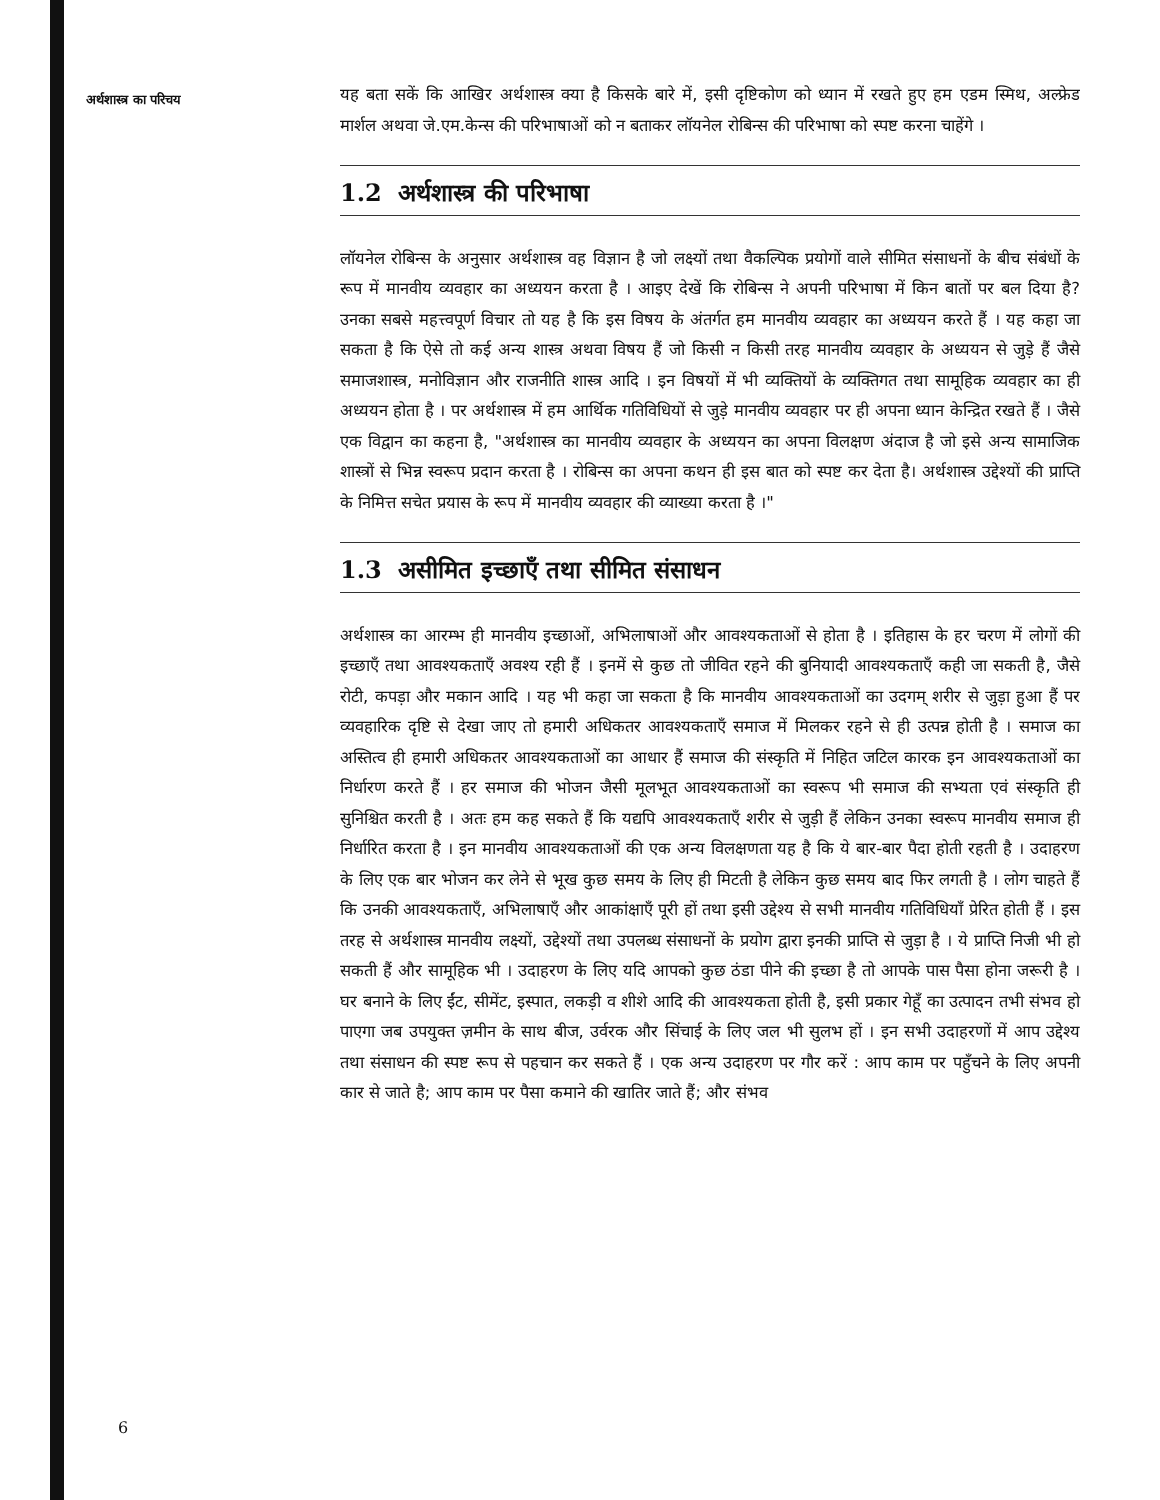अर्थशास्त्र का परिचय
यह बता सकें कि आखिर अर्थशास्त्र क्या है किसके बारे में, इसी दृष्टिकोण को ध्यान में रखते हुए हम एडम स्मिथ, अल्फ्रेड मार्शल अथवा जे.एम.केन्स की परिभाषाओं को न बताकर लॉयनेल रोबिन्स की परिभाषा को स्पष्ट करना चाहेंगे ।
1.2 अर्थशास्त्र की परिभाषा
लॉयनेल रोबिन्स के अनुसार अर्थशास्त्र वह विज्ञान है जो लक्ष्यों तथा वैकल्पिक प्रयोगों वाले सीमित संसाधनों के बीच संबंधों के रूप में मानवीय व्यवहार का अध्ययन करता है । आइए देखें कि रोबिन्स ने अपनी परिभाषा में किन बातों पर बल दिया है? उनका सबसे महत्त्वपूर्ण विचार तो यह है कि इस विषय के अंतर्गत हम मानवीय व्यवहार का अध्ययन करते हैं । यह कहा जा सकता है कि ऐसे तो कई अन्य शास्त्र अथवा विषय हैं जो किसी न किसी तरह मानवीय व्यवहार के अध्ययन से जुड़े हैं जैसे समाजशास्त्र, मनोविज्ञान और राजनीति शास्त्र आदि । इन विषयों में भी व्यक्तियों के व्यक्तिगत तथा सामूहिक व्यवहार का ही अध्ययन होता है । पर अर्थशास्त्र में हम आर्थिक गतिविधियों से जुड़े मानवीय व्यवहार पर ही अपना ध्यान केन्द्रित रखते हैं । जैसे एक विद्वान का कहना है, "अर्थशास्त्र का मानवीय व्यवहार के अध्ययन का अपना विलक्षण अंदाज है जो इसे अन्य सामाजिक शास्त्रों से भिन्न स्वरूप प्रदान करता है । रोबिन्स का अपना कथन ही इस बात को स्पष्ट कर देता है। अर्थशास्त्र उद्देश्यों की प्राप्ति के निमित्त सचेत प्रयास के रूप में मानवीय व्यवहार की व्याख्या करता है ।"
1.3 असीमित इच्छाएँ तथा सीमित संसाधन
अर्थशास्त्र का आरम्भ ही मानवीय इच्छाओं, अभिलाषाओं और आवश्यकताओं से होता है । इतिहास के हर चरण में लोगों की इच्छाएँ तथा आवश्यकताएँ अवश्य रही हैं । इनमें से कुछ तो जीवित रहने की बुनियादी आवश्यकताएँ कही जा सकती है, जैसे रोटी, कपड़ा और मकान आदि । यह भी कहा जा सकता है कि मानवीय आवश्यकताओं का उदगम् शरीर से जुड़ा हुआ हैं पर व्यवहारिक दृष्टि से देखा जाए तो हमारी अधिकतर आवश्यकताएँ समाज में मिलकर रहने से ही उत्पन्न होती है । समाज का अस्तित्व ही हमारी अधिकतर आवश्यकताओं का आधार हैं समाज की संस्कृति में निहित जटिल कारक इन आवश्यकताओं का निर्धारण करते हैं । हर समाज की भोजन जैसी मूलभूत आवश्यकताओं का स्वरूप भी समाज की सभ्यता एवं संस्कृति ही सुनिश्चित करती है । अतः हम कह सकते हैं कि यद्यपि आवश्यकताएँ शरीर से जुड़ी हैं लेकिन उनका स्वरूप मानवीय समाज ही निर्धारित करता है । इन मानवीय आवश्यकताओं की एक अन्य विलक्षणता यह है कि ये बार-बार पैदा होती रहती है । उदाहरण के लिए एक बार भोजन कर लेने से भूख कुछ समय के लिए ही मिटती है लेकिन कुछ समय बाद फिर लगती है । लोग चाहते हैं कि उनकी आवश्यकताएँ, अभिलाषाएँ और आकांक्षाएँ पूरी हों तथा इसी उद्देश्य से सभी मानवीय गतिविधियाँ प्रेरित होती हैं । इस तरह से अर्थशास्त्र मानवीय लक्ष्यों, उद्देश्यों तथा उपलब्ध संसाधनों के प्रयोग द्वारा इनकी प्राप्ति से जुड़ा है । ये प्राप्ति निजी भी हो सकती हैं और सामूहिक भी । उदाहरण के लिए यदि आपको कुछ ठंडा पीने की इच्छा है तो आपके पास पैसा होना जरूरी है । घर बनाने के लिए ईंट, सीमेंट, इस्पात, लकड़ी व शीशे आदि की आवश्यकता होती है, इसी प्रकार गेहूँ का उत्पादन तभी संभव हो पाएगा जब उपयुक्त ज़मीन के साथ बीज, उर्वरक और सिंचाई के लिए जल भी सुलभ हों । इन सभी उदाहरणों में आप उद्देश्य तथा संसाधन की स्पष्ट रूप से पहचान कर सकते हैं । एक अन्य उदाहरण पर गौर करें : आप काम पर पहुँचने के लिए अपनी कार से जाते है; आप काम पर पैसा कमाने की खातिर जाते हैं; और संभव
6